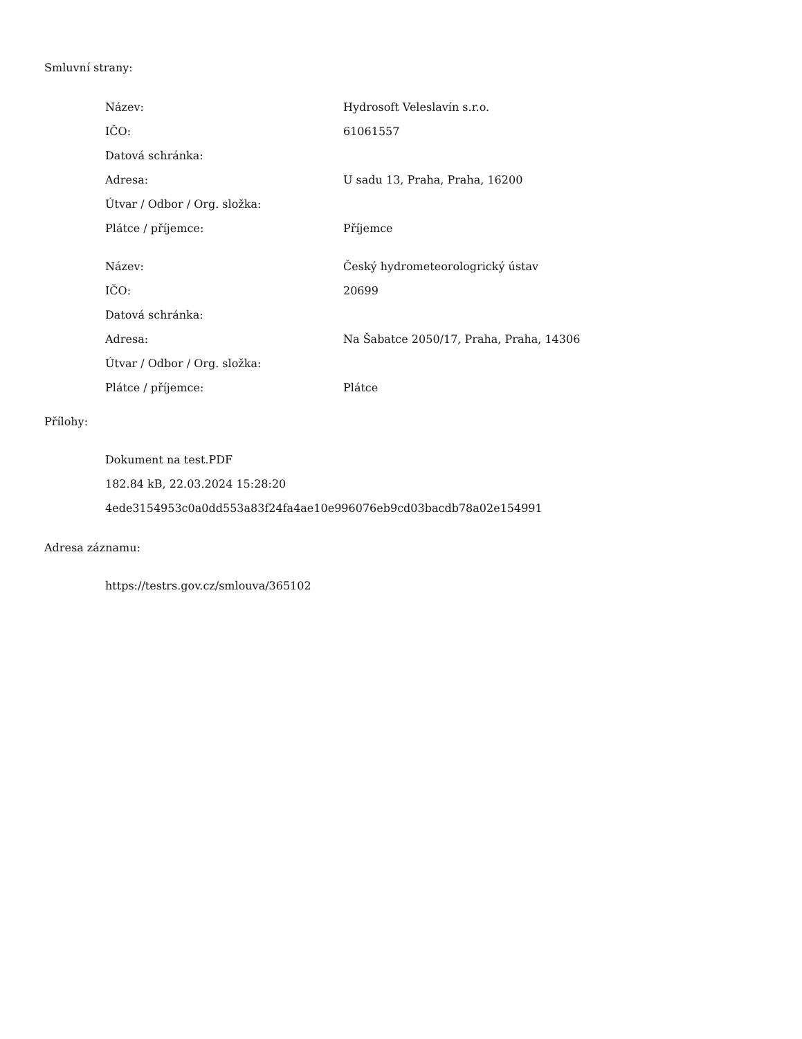Smluvní strany:
| Název: | Hydrosoft Veleslavín s.r.o. |
| IČO: | 61061557 |
| Datová schránka: | |
| Adresa: | U sadu 13, Praha, Praha, 16200 |
| Útvar / Odbor / Org. složka: | |
| Plátce / příjemce: | Příjemce |
| Název: | Český hydrometeorologrický ústav |
| IČO: | 20699 |
| Datová schránka: | |
| Adresa: | Na Šabatce 2050/17, Praha, Praha, 14306 |
| Útvar / Odbor / Org. složka: | |
| Plátce / příjemce: | Plátce |
Přílohy:
Dokument na test.PDF
182.84 kB, 22.03.2024 15:28:20
4ede3154953c0a0dd553a83f24fa4ae10e996076eb9cd03bacdb78a02e154991
Adresa záznamu:
https://testrs.gov.cz/smlouva/365102